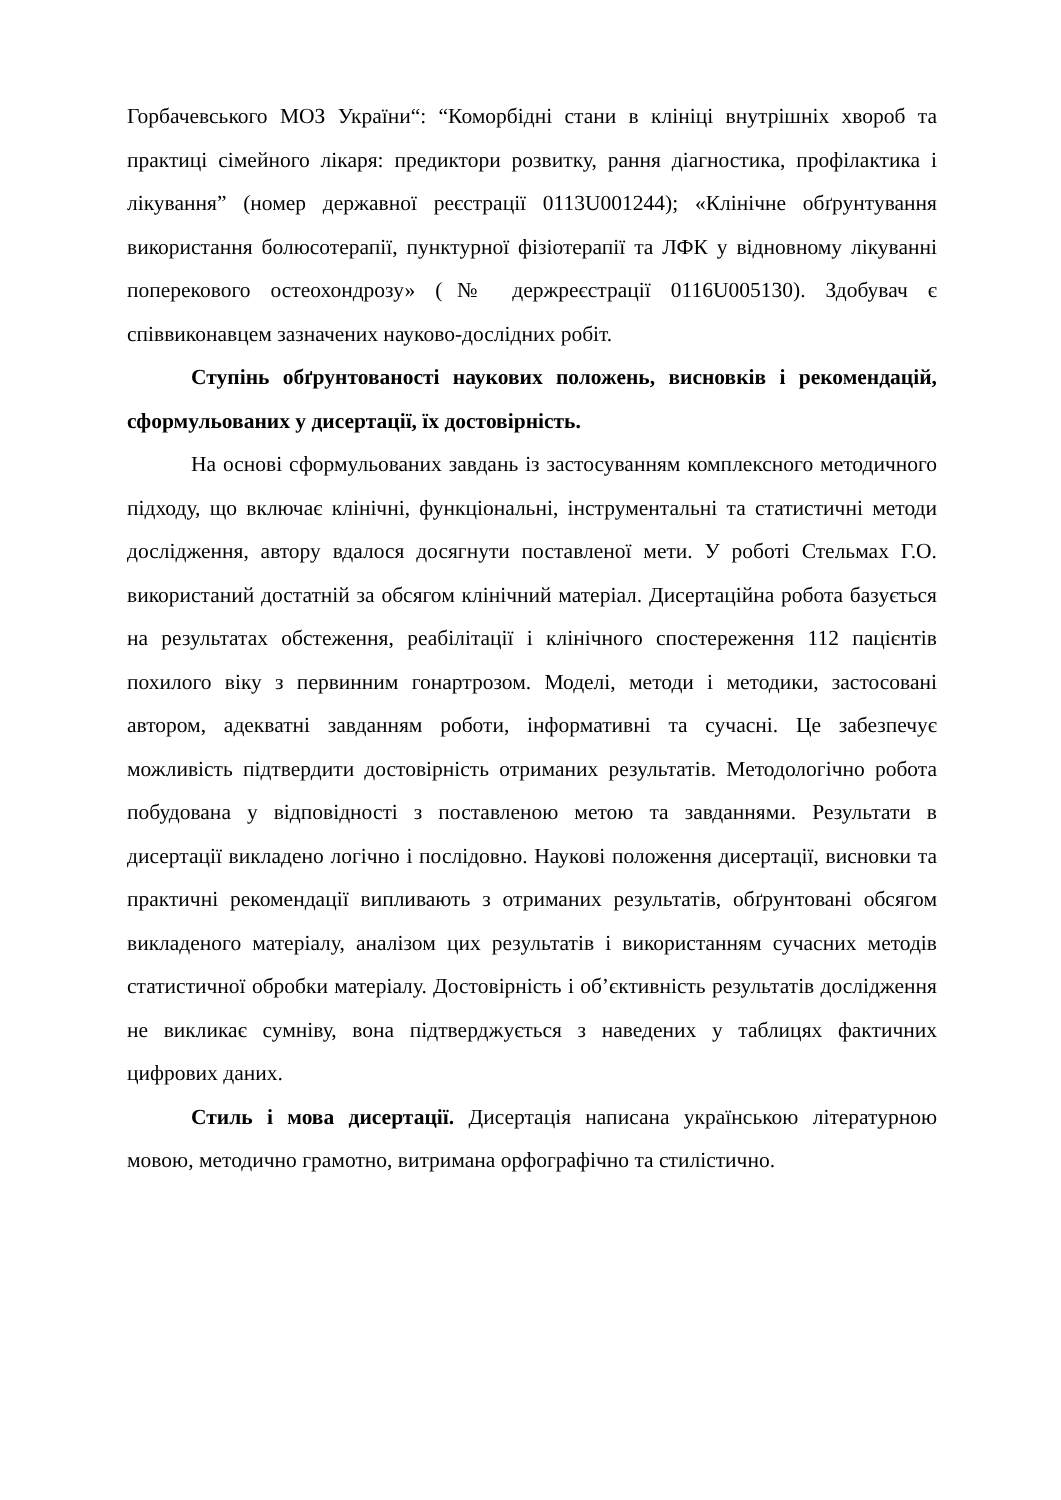Горбачевського МОЗ України“: “Коморбідні стани в клініці внутрішніх хвороб та практиці сімейного лікаря: предиктори розвитку, рання діагностика, профілактика і лікування” (номер державної реєстрації 0113U001244); «Клінічне обґрунтування використання болюсотерапії, пунктурної фізіотерапії та ЛФК у відновному лікуванні поперекового остеохондрозу» (№ держреєстрації 0116U005130). Здобувач є співвиконавцем зазначених науково-дослідних робіт.
Ступінь обґрунтованості наукових положень, висновків і рекомендацій, сформульованих у дисертації, їх достовірність.
На основі сформульованих завдань із застосуванням комплексного методичного підходу, що включає клінічні, функціональні, інструментальні та статистичні методи дослідження, автору вдалося досягнути поставленої мети. У роботі Стельмах Г.О. використаний достатній за обсягом клінічний матеріал. Дисертаційна робота базується на результатах обстеження, реабілітації і клінічного спостереження 112 пацієнтів похилого віку з первинним гонартрозом. Моделі, методи і методики, застосовані автором, адекватні завданням роботи, інформативні та сучасні. Це забезпечує можливість підтвердити достовірність отриманих результатів. Методологічно робота побудована у відповідності з поставленою метою та завданнями. Результати в дисертації викладено логічно і послідовно. Наукові положення дисертації, висновки та практичні рекомендації випливають з отриманих результатів, обґрунтовані обсягом викладеного матеріалу, аналізом цих результатів і використанням сучасних методів статистичної обробки матеріалу. Достовірність і об’єктивність результатів дослідження не викликає сумніву, вона підтверджується з наведених у таблицях фактичних цифрових даних.
Стиль і мова дисертації. Дисертація написана українською літературною мовою, методично грамотно, витримана орфографічно та стилістично.